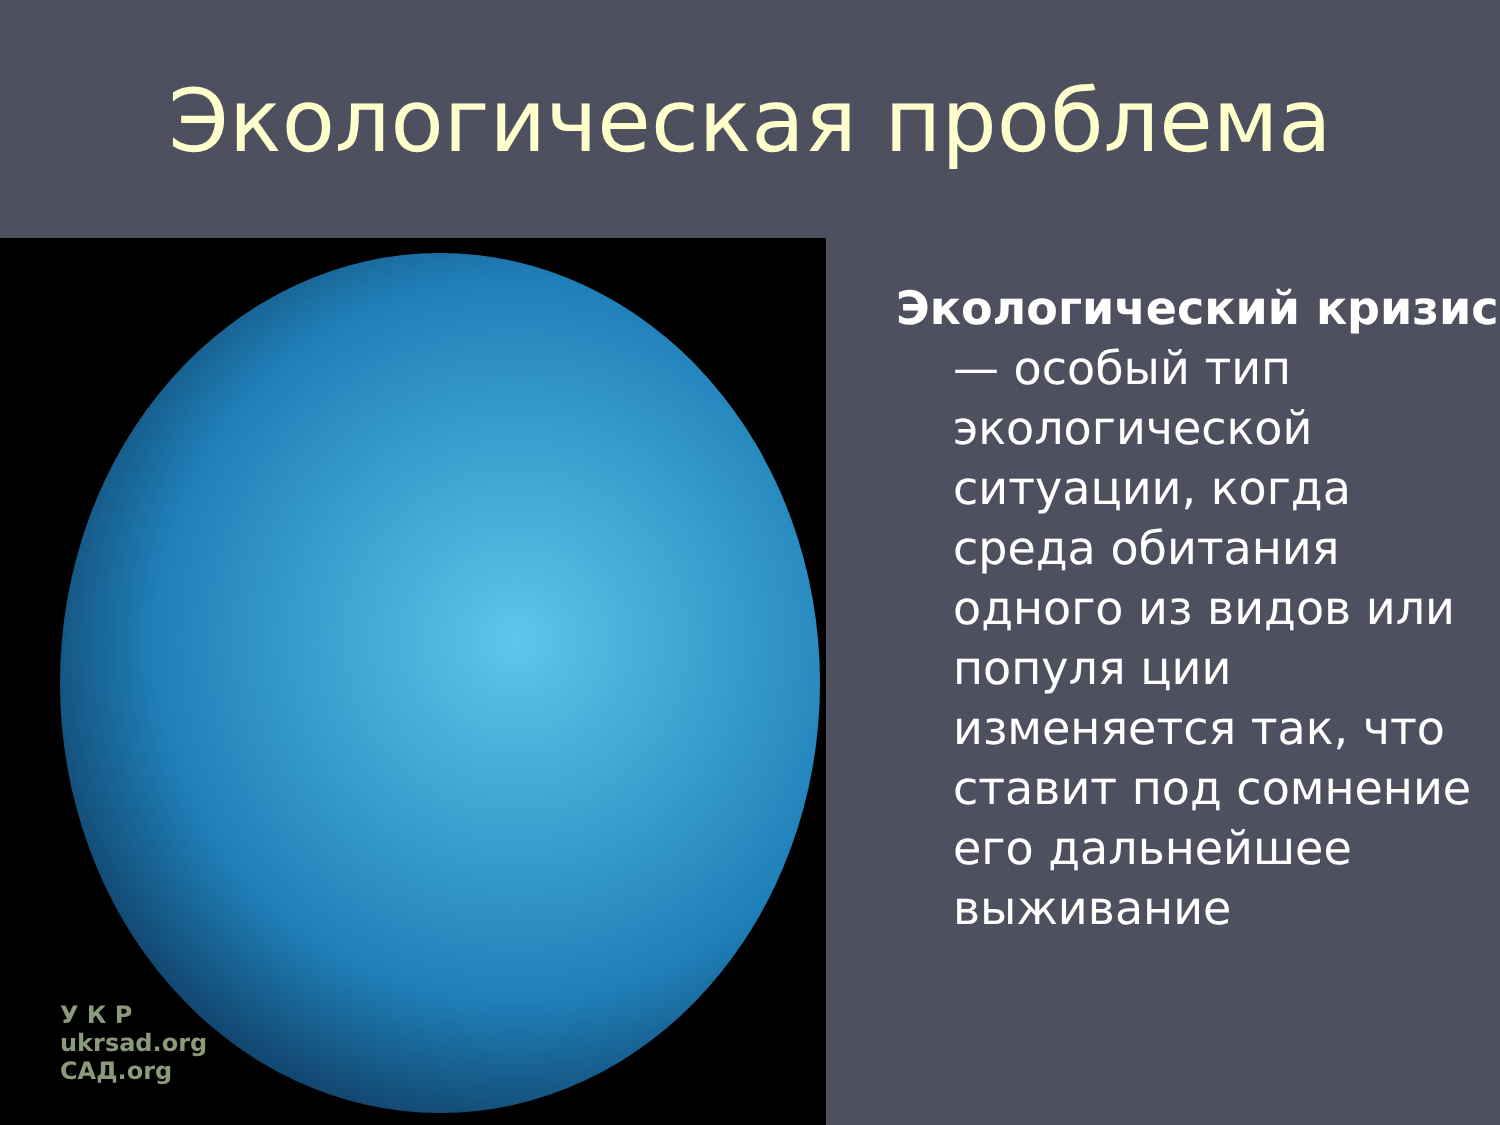Экологическая проблема
У К Р
ukrsad.org
САД.org
Экологический кризис — особый тип экологической ситуации, когда среда обитания одного из видов или популя ции изменяется так, что ставит под сомнение его дальнейшее выживание